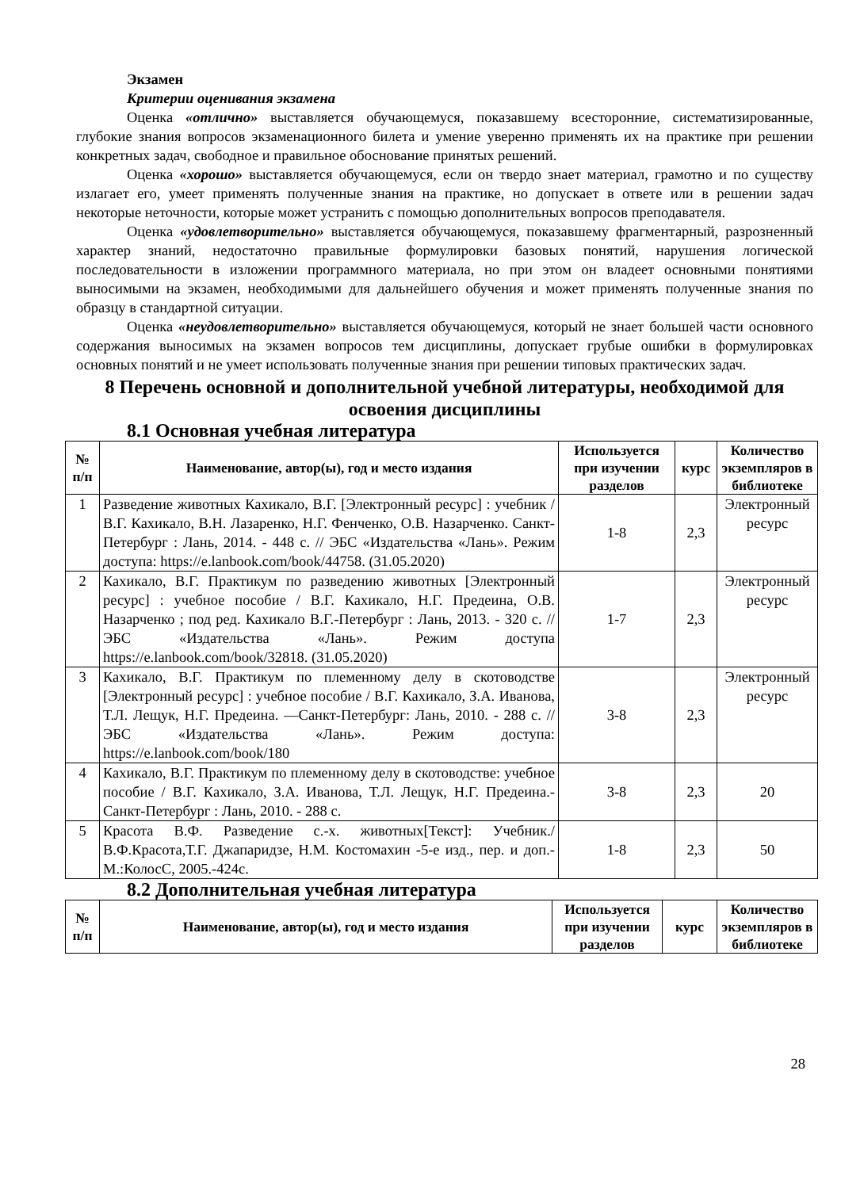Экзамен
Критерии оценивания экзамена
Оценка «отлично» выставляется обучающемуся, показавшему всесторонние, систематизированные, глубокие знания вопросов экзаменационного билета и умение уверенно применять их на практике при решении конкретных задач, свободное и правильное обоснование принятых решений.
Оценка «хорошо» выставляется обучающемуся, если он твердо знает материал, грамотно и по существу излагает его, умеет применять полученные знания на практике, но допускает в ответе или в решении задач некоторые неточности, которые может устранить с помощью дополнительных вопросов преподавателя.
Оценка «удовлетворительно» выставляется обучающемуся, показавшему фрагментарный, разрозненный характер знаний, недостаточно правильные формулировки базовых понятий, нарушения логической последовательности в изложении программного материала, но при этом он владеет основными понятиями выносимыми на экзамен, необходимыми для дальнейшего обучения и может применять полученные знания по образцу в стандартной ситуации.
Оценка «неудовлетворительно» выставляется обучающемуся, который не знает большей части основного содержания выносимых на экзамен вопросов тем дисциплины, допускает грубые ошибки в формулировках основных понятий и не умеет использовать полученные знания при решении типовых практических задач.
8 Перечень основной и дополнительной учебной литературы, необходимой для освоения дисциплины
8.1 Основная учебная литература
| № п/п | Наименование, автор(ы), год и место издания | Используется при изучении разделов | курс | Количество экземпляров в библиотеке |
| --- | --- | --- | --- | --- |
| 1 | Разведение животных Кахикало, В.Г. [Электронный ресурс] : учебник / В.Г. Кахикало, В.Н. Лазаренко, Н.Г. Фенченко, О.В. Назарченко. Санкт-Петербург : Лань, 2014. - 448 с. // ЭБС «Издательства «Лань». Режим доступа: https://e.lanbook.com/book/44758. (31.05.2020) | 1-8 | 2,3 | Электронный ресурс |
| 2 | Кахикало, В.Г. Практикум по разведению животных [Электронный ресурс] : учебное пособие / В.Г. Кахикало, Н.Г. Предеина, О.В. Назарченко ; под ред. Кахикало В.Г.-Петербург : Лань, 2013. - 320 с. // ЭБС «Издательства «Лань». Режим доступа https://e.lanbook.com/book/32818. (31.05.2020) | 1-7 | 2,3 | Электронный ресурс |
| 3 | Кахикало, В.Г. Практикум по племенному делу в скотоводстве [Электронный ресурс] : учебное пособие / В.Г. Кахикало, З.А. Иванова, Т.Л. Лещук, Н.Г. Предеина. —Санкт-Петербург: Лань, 2010. - 288 с. // ЭБС «Издательства «Лань». Режим доступа: https://e.lanbook.com/book/180 | 3-8 | 2,3 | Электронный ресурс |
| 4 | Кахикало, В.Г. Практикум по племенному делу в скотоводстве: учебное пособие / В.Г. Кахикало, З.А. Иванова, Т.Л. Лещук, Н.Г. Предеина.- Санкт-Петербург : Лань, 2010. - 288 с. | 3-8 | 2,3 | 20 |
| 5 | Красота В.Ф. Разведение с.-х. животных[Текст]: Учебник./ В.Ф.Красота,Т.Г. Джапаридзе, Н.М. Костомахин -5-е изд., пер. и доп.-М.:КолосС, 2005.-424с. | 1-8 | 2,3 | 50 |
8.2 Дополнительная учебная литература
| № п/п | Наименование, автор(ы), год и место издания | Используется при изучении разделов | курс | Количество экземпляров в библиотеке |
| --- | --- | --- | --- | --- |
28